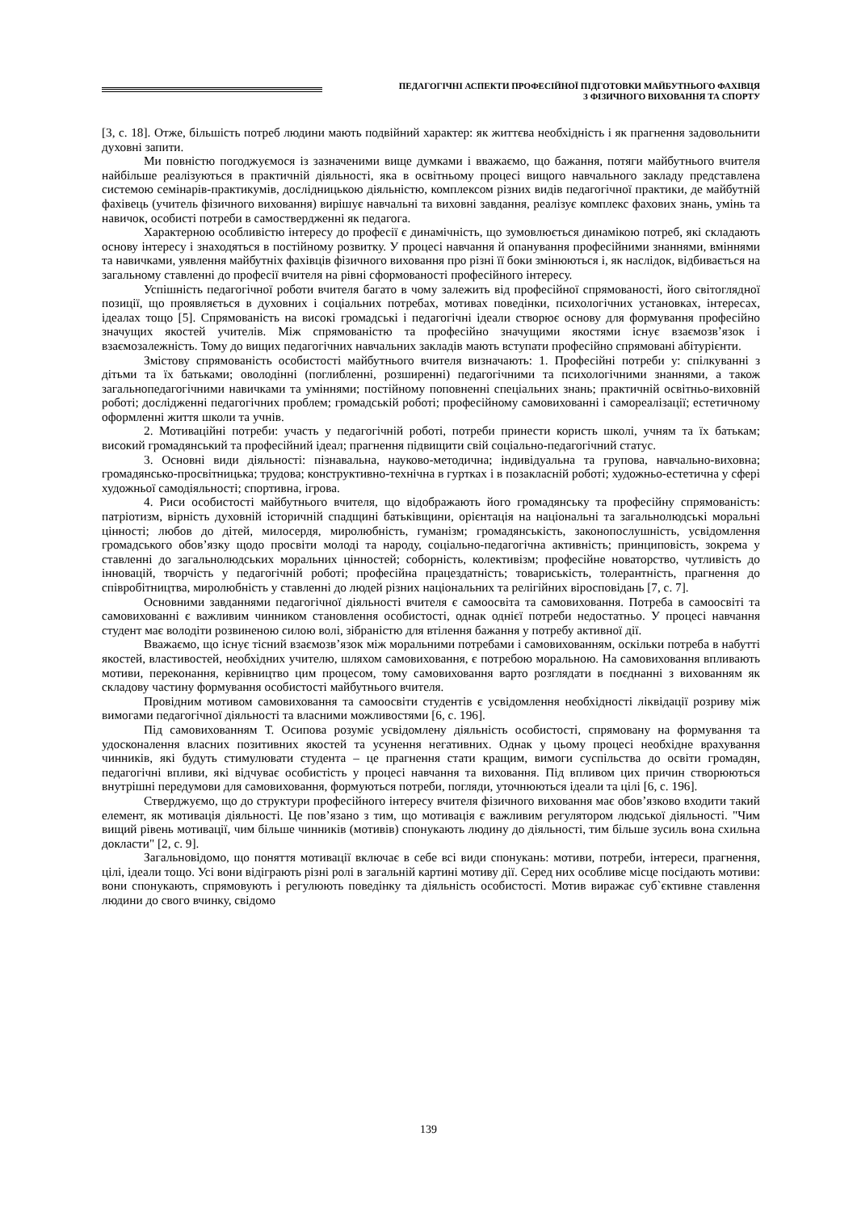ПЕДАГОГІЧНІ АСПЕКТИ ПРОФЕСІЙНОЇ ПІДГОТОВКИ МАЙБУТНЬОГО ФАХІВЦЯ
З ФІЗИЧНОГО ВИХОВАННЯ ТА СПОРТУ
[3, с. 18]. Отже, більшість потреб людини мають подвійний характер: як життєва необхідність і як прагнення задовольнити духовні запити.
Ми повністю погоджуємося із зазначеними вище думками і вважаємо, що бажання, потяги майбутнього вчителя найбільше реалізуються в практичній діяльності, яка в освітньому процесі вищого навчального закладу представлена системою семінарів-практикумів, дослідницькою діяльністю, комплексом різних видів педагогічної практики, де майбутній фахівець (учитель фізичного виховання) вирішує навчальні та виховні завдання, реалізує комплекс фахових знань, умінь та навичок, особисті потреби в самоствердженні як педагога.
Характерною особливістю інтересу до професії є динамічність, що зумовлюється динамікою потреб, які складають основу інтересу і знаходяться в постійному розвитку. У процесі навчання й опанування професійними знаннями, вміннями та навичками, уявлення майбутніх фахівців фізичного виховання про різні її боки змінюються і, як наслідок, відбивається на загальному ставленні до професії вчителя на рівні сформованості професійного інтересу.
Успішність педагогічної роботи вчителя багато в чому залежить від професійної спрямованості, його світоглядної позиції, що проявляється в духовних і соціальних потребах, мотивах поведінки, психологічних установках, інтересах, ідеалах тощо [5]. Спрямованість на високі громадські і педагогічні ідеали створює основу для формування професійно значущих якостей учителів. Між спрямованістю та професійно значущими якостями існує взаємозв’язок і взаємозалежність. Тому до вищих педагогічних навчальних закладів мають вступати професійно спрямовані абітурієнти.
Змістову спрямованість особистості майбутнього вчителя визначають: 1. Професійні потреби у: спілкуванні з дітьми та їх батьками; оволодінні (поглибленні, розширенні) педагогічними та психологічними знаннями, а також загальнопедагогічними навичками та уміннями; постійному поповненні спеціальних знань; практичній освітньо-виховній роботі; дослідженні педагогічних проблем; громадській роботі; професійному самовихованні і самореалізації; естетичному оформленні життя школи та учнів.
2. Мотиваційні потреби: участь у педагогічній роботі, потреби принести користь школі, учням та їх батькам; високий громадянський та професійний ідеал; прагнення підвищити свій соціально-педагогічний статус.
3. Основні види діяльності: пізнавальна, науково-методична; індивідуальна та групова, навчально-виховна; громадянсько-просвітницька; трудова; конструктивно-технічна в гуртках і в позакласній роботі; художньо-естетична у сфері художньої самодіяльності; спортивна, ігрова.
4. Риси особистості майбутнього вчителя, що відображають його громадянську та професійну спрямованість: патріотизм, вірність духовній історичній спадщині батьківщини, орієнтація на національні та загальнолюдські моральні цінності; любов до дітей, милосердя, миролюбність, гуманізм; громадянськість, законопослушність, усвідомлення громадського обов’язку щодо просвіти молоді та народу, соціально-педагогічна активність; принциповість, зокрема у ставленні до загальнолюдських моральних цінностей; соборність, колективізм; професійне новаторство, чутливість до інновацій, творчість у педагогічній роботі; професійна працездатність; товариськість, толерантність, прагнення до співробітництва, миролюбність у ставленні до людей різних національних та релігійних віросповідань [7, с. 7].
Основними завданнями педагогічної діяльності вчителя є самоосвіта та самовиховання. Потреба в самоосвіті та самовихованні є важливим чинником становлення особистості, однак однієї потреби недостатньо. У процесі навчання студент має володіти розвиненою силою волі, зібраністю для втілення бажання у потребу активної дії.
Вважаємо, що існує тісний взаємозв’язок між моральними потребами і самовихованням, оскільки потреба в набутті якостей, властивостей, необхідних учителю, шляхом самовиховання, є потребою моральною. На самовиховання впливають мотиви, переконання, керівництво цим процесом, тому самовиховання варто розглядати в поєднанні з вихованням як складову частину формування особистості майбутнього вчителя.
Провідним мотивом самовиховання та самоосвіти студентів є усвідомлення необхідності ліквідації розриву між вимогами педагогічної діяльності та власними можливостями [6, с. 196].
Під самовихованням Т. Осипова розуміє усвідомлену діяльність особистості, спрямовану на формування та удосконалення власних позитивних якостей та усунення негативних. Однак у цьому процесі необхідне врахування чинників, які будуть стимулювати студента – це прагнення стати кращим, вимоги суспільства до освіти громадян, педагогічні впливи, які відчуває особистість у процесі навчання та виховання. Під впливом цих причин створюються внутрішні передумови для самовиховання, формуються потреби, погляди, уточнюються ідеали та цілі [6, с. 196].
Стверджуємо, що до структури професійного інтересу вчителя фізичного виховання має обов’язково входити такий елемент, як мотивація діяльності. Це пов’язано з тим, що мотивація є важливим регулятором людської діяльності. "Чим вищий рівень мотивації, чим більше чинників (мотивів) спонукають людину до діяльності, тим більше зусиль вона схильна докласти" [2, с. 9].
Загальновідомо, що поняття мотивації включає в себе всі види спонукань: мотиви, потреби, інтереси, прагнення, цілі, ідеали тощо. Усі вони відіграють різні ролі в загальній картині мотиву дії. Серед них особливе місце посідають мотиви: вони спонукають, спрямовують і регулюють поведінку та діяльність особистості. Мотив виражає суб`єктивне ставлення людини до свого вчинку, свідомо
139